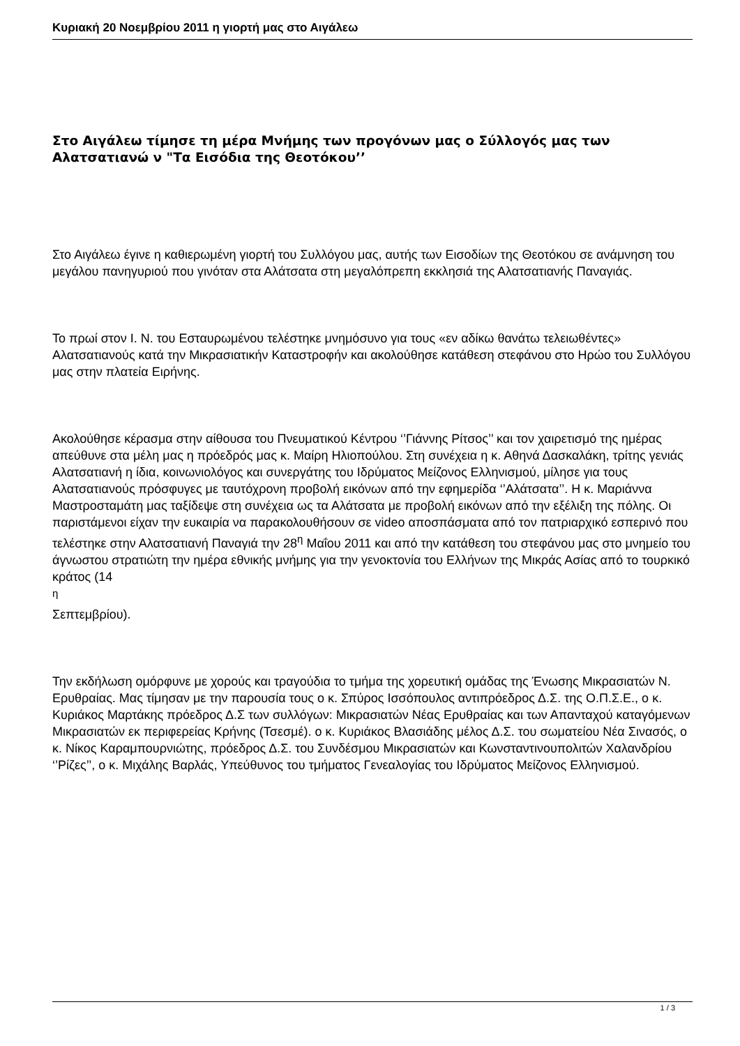Κυριακή 20 Νοεμβρίου 2011 η γιορτή μας στο Αιγάλεω
Στο Αιγάλεω τίμησε τη μέρα Μνήμης των προγόνων μας ο Σύλλογός μας των Αλατσατιανώ ν "Τα Εισόδια της Θεοτόκου’’
Στο Αιγάλεω έγινε η καθιερωμένη γιορτή του Συλλόγου μας, αυτής των Εισοδίων της Θεοτόκου σε ανάμνηση του μεγάλου πανηγυριού που γινόταν στα Αλάτσατα στη μεγαλόπρεπη εκκλησιά της Αλατσατιανής Παναγιάς.
Το πρωί στον Ι. Ν. του Εσταυρωμένου τελέστηκε μνημόσυνο για τους «εν αδίκω θανάτω τελειωθέντες» Αλατσατιανούς κατά την Μικρασιατικήν Καταστροφήν και ακολούθησε κατάθεση στεφάνου στο Ηρώο του Συλλόγου μας στην πλατεία Ειρήνης.
Ακολούθησε κέρασμα στην αίθουσα του Πνευματικού Κέντρου ‘’Γιάννης Ρίτσος’’ και τον χαιρετισμό της ημέρας απεύθυνε στα μέλη μας η πρόεδρός μας κ. Μαίρη Ηλιοπούλου. Στη συνέχεια η κ. Αθηνά Δασκαλάκη, τρίτης γενιάς Αλατσατιανή η ίδια, κοινωνιολόγος και συνεργάτης του Ιδρύματος Μείζονος Ελληνισμού, μίλησε για τους Αλατσατιανούς πρόσφυγες με ταυτόχρονη προβολή εικόνων από την εφημερίδα ‘’Αλάτσατα’’. Η κ. Μαριάννα Μαστροσταμάτη μας ταξίδεψε στη συνέχεια ως τα Αλάτσατα με προβολή εικόνων από την εξέλιξη της πόλης. Οι παριστάμενοι είχαν την ευκαιρία να παρακολουθήσουν σε video αποσπάσματα από τον πατριαρχικό εσπερινό που τελέστηκε στην Αλατσατιανή Παναγιά την 28<sup>η</sup> Μαΐου 2011 και από την κατάθεση του στεφάνου μας στο μνημείο του άγνωστου στρατιώτη την ημέρα εθνικής μνήμης για την γενοκτονία του Ελλήνων της Μικράς Ασίας από το τουρκικό κράτος (14
<sup>η</sup>
Σεπτεμβρίου).
Την εκδήλωση ομόρφυνε με χορούς και τραγούδια το τμήμα της χορευτική ομάδας της Ένωσης Μικρασιατών Ν. Ερυθραίας. Μας τίμησαν με την παρουσία τους ο κ. Σπύρος Ισσόπουλος αντιπρόεδρος Δ.Σ. της Ο.Π.Σ.Ε., ο κ. Κυριάκος Μαρτάκης πρόεδρος Δ.Σ των συλλόγων: Μικρασιατών Νέας Ερυθραίας και των Απανταχού καταγόμενων Μικρασιατών εκ περιφερείας Κρήνης (Τσεσμέ). ο κ. Κυριάκος Βλασιάδης μέλος Δ.Σ. του σωματείου Νέα Σινασός, ο κ. Νίκος Καραμπουρνιώτης, πρόεδρος Δ.Σ. του Συνδέσμου Μικρασιατών και Κωνσταντινουπολιτών Χαλανδρίου ‘’Ρίζες’’, ο κ. Μιχάλης Βαρλάς, Υπεύθυνος του τμήματος Γενεαλογίας του Ιδρύματος Μείζονος Ελληνισμού.
1 / 3